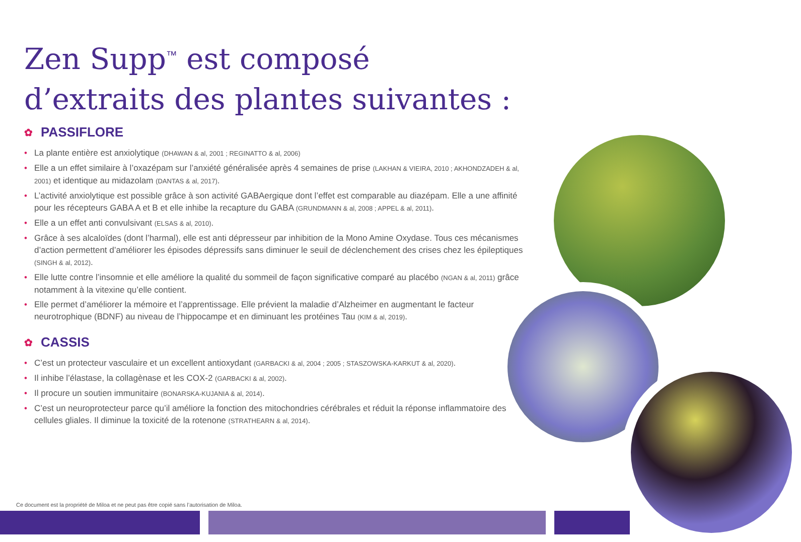Zen Supp<sup>™</sup> est composé
d’extraits des plantes suivantes :
✿ PASSIFLORE
• La plante entière est anxiolytique (DHAWAN & al, 2001 ; REGINATTO & al, 2006)
• Elle a un effet similaire à l’oxazépam sur l’anxiété généralisée après 4 semaines de prise (LAKHAN & VIEIRA, 2010 ; AKHONDZADEH & al, 2001) et identique au midazolam (DANTAS & al, 2017).
• L’activité anxiolytique est possible grâce à son activité GABAergique dont l’effet est comparable au diazépam. Elle a une affinité pour les récepteurs GABA A et B et elle inhibe la recapture du GABA (GRUNDMANN & al, 2008 ; APPEL & al, 2011).
• Elle a un effet anti convulsivant (ELSAS & al, 2010).
• Grâce à ses alcaloïdes (dont l’harmal), elle est anti dépresseur par inhibition de la Mono Amine Oxydase. Tous ces mécanismes d’action permettent d’améliorer les épisodes dépressifs sans diminuer le seuil de déclenchement des crises chez les épileptiques (SINGH & al, 2012).
• Elle lutte contre l’insomnie et elle améliore la qualité du sommeil de façon significative comparé au placébo (NGAN & al, 2011) grâce notamment à la vitexine qu’elle contient.
• Elle permet d’améliorer la mémoire et l’apprentissage. Elle prévient la maladie d’Alzheimer en augmentant le facteur neurotrophique (BDNF) au niveau de l’hippocampe et en diminuant les protéines Tau (KIM & al, 2019).
✿ CASSIS
• C’est un protecteur vasculaire et un excellent antioxydant (GARBACKI & al, 2004 ; 2005 ; STASZOWSKA-KARKUT & al, 2020).
• Il inhibe l’élastase, la collagènase et les COX-2 (GARBACKI & al, 2002).
• Il procure un soutien immunitaire (BONARSKA-KUJANIA & al, 2014).
• C’est un neuroprotecteur parce qu’il améliore la fonction des mitochondries cérébrales et réduit la réponse inflammatoire des cellules gliales. Il diminue la toxicité de la rotenone (STRATHEARN & al, 2014).
Ce document est la propriété de Miloa et ne peut pas être copié sans l’autorisation de Miloa.